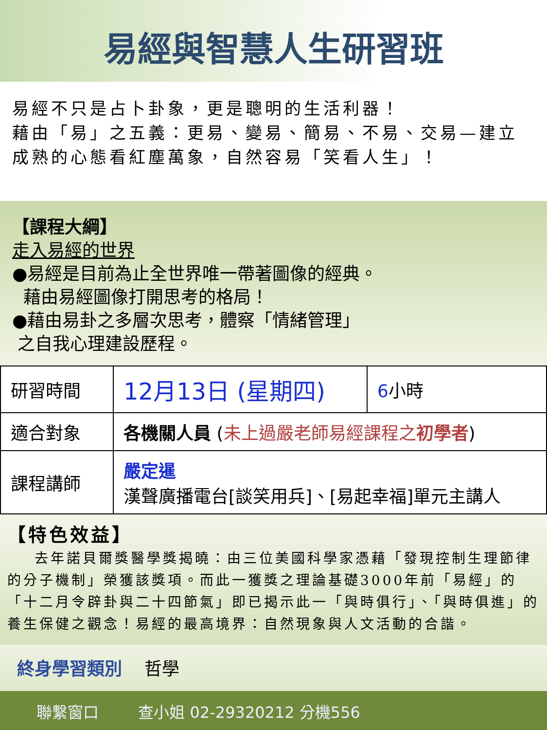易經與智慧人生研習班
易經不只是占卜卦象，更是聰明的生活利器！
藉由「易」之五義：更易、變易、簡易、不易、交易—建立成熟的心態看紅塵萬象，自然容易「笑看人生」！
【課程大綱】
走入易經的世界
●易經是目前為止全世界唯一帶著圖像的經典。
藉由易經圖像打開思考的格局！
●藉由易卦之多層次思考，體察「情緒管理」
之自我心理建設歷程。
| 研習時間 | 12月13日 (星期四) | 6 小時 |
| 適合對象 | 各機關人員 ( 未上過嚴老師易經課程之 初學者 ) | |
| 課程講師 | 嚴定暹 漢聲廣播電台[談笑用兵]、[易起幸福]單元主講人 | |
【特色效益】
去年諾貝爾獎醫學獎揭曉：由三位美國科學家憑藉「發現控制生理節律的分子機制」榮獲該獎項。而此一獲獎之理論基礎3000年前「易經」的「十二月令辟卦與二十四節氣」即已揭示此一「與時俱行」、「與時俱進」的養生保健之觀念！易經的最高境界：自然現象與人文活動的合諧。
終身學習類別 哲學
聯繫窗口 查小姐 02-29320212 分機556